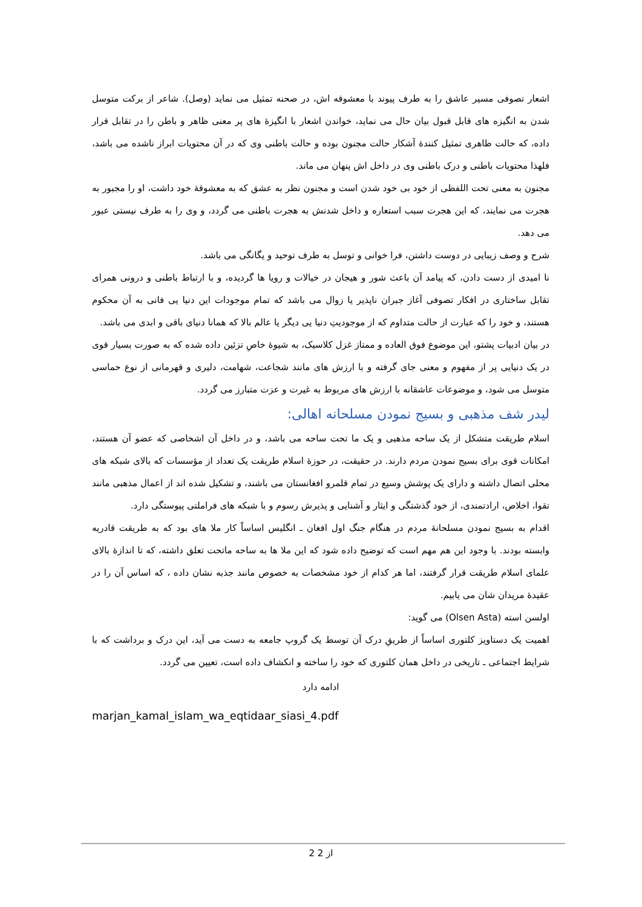اشعار تصوفی مسیر عاشق را به طرف پیوند با معشوقه اش، در صحنه تمثیل می نماید (وصل). شاعر از برکت متوسل شدن به انگیزه های قابل قبول بیان حال می نماید، خواندن اشعار با انگیزهٔ های پر معنی ظاهر و باطن را در تقابل قرار داده، که حالت ظاهری تمثیل کنندهٔ آشکار حالت مجنون بوده و حالت باطنی وی که در آن محتویات ابراز ناشده می باشد، فلهذا محتویات باطنی و درک باطنی وی در داخل اش پنهان می ماند.
مجنون به معنی تحت اللفظی از خود بی خود شدن است و مجنون نظر به عشق که به معشوقهٔ خود داشت، او را مجبور به هجرت می نمایند، که این هجرت سبب استعاره و داخل شدنش به هجرت باطنی می گردد، و وی را به طرف نیستی عبور می دهد.
شرح و وصف زیبایی در دوست داشتن، فرا خوانی و توسل به طرف توحید و یگانگی می باشد.
نا امیدی از دست دادن، که پیامد آن باعث شور و هیجان در خیالات و رویا ها گردیده، و با ارتباط باطنی و درونی همرای تقابل ساختاری در افکار تصوفی آغاز جبران ناپذیر یا زوال می باشد که تمام موجودات این دنیا یی فانی به آن محکوم هستند، و خود را که عبارت از حالت متداوم که از موجودیتِ دنیا یی دیگر یا عالم بالا که همانا دنیای باقی و ابدی می باشد.
در بیان ادبیات پشتو، این موضوع فوق العاده و ممتاز غزل کلاسیک، به شیوهٔ خاصِ تزئین داده شده که به صورت بسیار قوی در یک دنیایی پر از مفهوم و معنی جای گرفته و با ارزش های مانند شجاعت، شهامت، دلیری و قهرمانی از نوع حماسی متوسل می شود، و موضوعات عاشقانه با ارزش های مربوط به غیرت و عزت متبارز می گردد.
لیدر شف مذهبی و بسیج نمودن مسلحانه اهالی:
اسلام طریقت متشکل از یک ساحه مذهبی و یک ما تحت ساحه می باشد، و در داخل آن اشخاصی که عضو آن هستند، امکانات قوی برای بسیج نمودن مردم دارند. در حقیقت، در حوزهٔ اسلام طریقت یک تعداد از مؤسسات که بالای شبکه های محلی اتصال داشته و دارای یک پوشش وسیع در تمام قلمرو افغانستان می باشند، و تشکیل شده اند از اعمال مذهبی مانند تقوا، اخلاص، ارادتمندی، از خود گذشتگی و ایثار و آشنایی و پذیرش رسوم و با شبکه های فراملتی پیوستگی دارد.
اقدام به بسیج نمودن مسلحانهٔ مردم در هنگام جنگ اول افغان ـ انگلیس اساساً کار ملا های بود که به طریقت قادریه وابسته بودند. با وجود این هم مهم است که توضیح داده شود که این ملا ها به ساحه ماتحت تعلق داشته، که تا اندازهٔ بالای علمای اسلام طریقت قرار گرفتند، اما هر کدام از خود مشخصات به خصوص مانند جذبه نشان داده ، که اساس آن را در عقیدهٔ مریدان شان می یابیم.
اولسن استه (Olsen Asta) می گوید:
اهمیت یک دستاویز کلتوری اساساً از طریقِ درک آن توسط یک گروپ جامعه به دست می آید، این درک و برداشت که با شرایط اجتماعی ـ تاریخی در داخل همان کلتوری که خود را ساخته و انکشاف داده است، تعیین می گردد.
ادامه دارد
marjan_kamal_islam_wa_eqtidaar_siasi_4.pdf
2 از 2